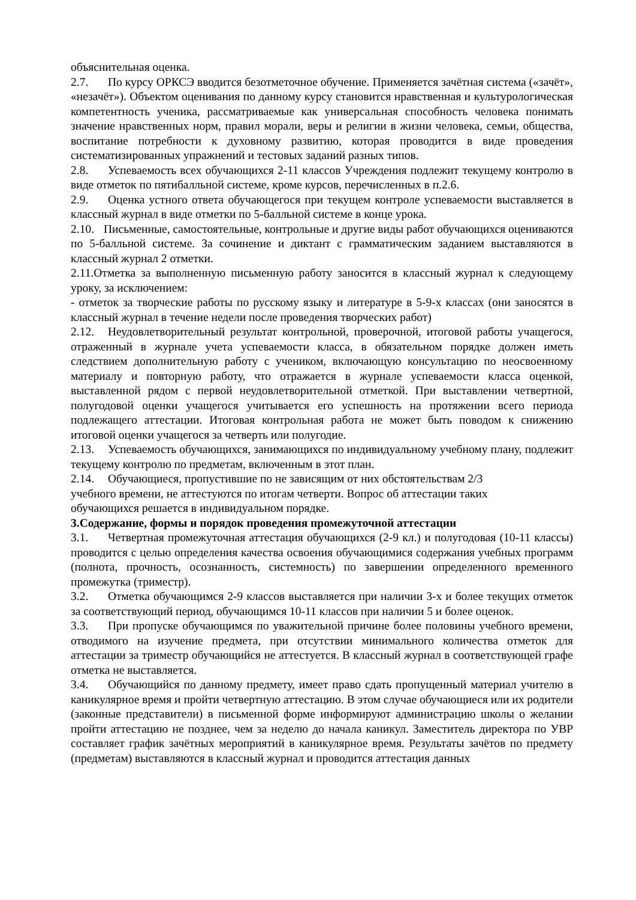объяснительная оценка.
2.7. По курсу ОРКСЭ вводится безотметочное обучение. Применяется зачётная система («зачёт», «незачёт»). Объектом оценивания по данному курсу становится нравственная и культурологическая компетентность ученика, рассматриваемые как универсальная способность человека понимать значение нравственных норм, правил морали, веры и религии в жизни человека, семьи, общества, воспитание потребности к духовному развитию, которая проводится в виде проведения систематизированных упражнений и тестовых заданий разных типов.
2.8. Успеваемость всех обучающихся 2-11 классов Учреждения подлежит текущему контролю в виде отметок по пятибалльной системе, кроме курсов, перечисленных в п.2.6.
2.9. Оценка устного ответа обучающегося при текущем контроле успеваемости выставляется в классный журнал в виде отметки по 5-балльной системе в конце урока.
2.10. Письменные, самостоятельные, контрольные и другие виды работ обучающихся оцениваются по 5-балльной системе. За сочинение и диктант с грамматическим заданием выставляются в классный журнал 2 отметки.
2.11.Отметка за выполненную письменную работу заносится в классный журнал к следующему уроку, за исключением:
- отметок за творческие работы по русскому языку и литературе в 5-9-х классах (они заносятся в классный журнал в течение недели после проведения творческих работ)
2.12. Неудовлетворительный результат контрольной, проверочной, итоговой работы учащегося, отраженный в журнале учета успеваемости класса, в обязательном порядке должен иметь следствием дополнительную работу с учеником, включающую консультацию по неосвоенному материалу и повторную работу, что отражается в журнале успеваемости класса оценкой, выставленной рядом с первой неудовлетворительной отметкой. При выставлении четвертной, полугодовой оценки учащегося учитывается его успешность на протяжении всего периода подлежащего аттестации. Итоговая контрольная работа не может быть поводом к снижению итоговой оценки учащегося за четверть или полугодие.
2.13. Успеваемость обучающихся, занимающихся по индивидуальному учебному плану, подлежит текущему контролю по предметам, включенным в этот план.
2.14. Обучающиеся, пропустившие по не зависящим от них обстоятельствам 2/3
учебного времени, не аттестуются по итогам четверти. Вопрос об аттестации таких
обучающихся решается в индивидуальном порядке.
3.Содержание, формы и порядок проведения промежуточной аттестации
3.1. Четвертная промежуточная аттестация обучающихся (2-9 кл.) и полугодовая (10-11 классы) проводится с целью определения качества освоения обучающимися содержания учебных программ (полнота, прочность, осознанность, системность) по завершении определенного временного промежутка (триместр).
3.2. Отметка обучающимся 2-9 классов выставляется при наличии 3-х и более текущих отметок за соответствующий период, обучающимся 10-11 классов при наличии 5 и более оценок.
3.3. При пропуске обучающимся по уважительной причине более половины учебного времени, отводимого на изучение предмета, при отсутствии минимального количества отметок для аттестации за триместр обучающийся не аттестуется. В классный журнал в соответствующей графе отметка не выставляется.
3.4. Обучающийся по данному предмету, имеет право сдать пропущенный материал учителю в каникулярное время и пройти четвертную аттестацию. В этом случае обучающиеся или их родители (законные представители) в письменной форме информируют администрацию школы о желании пройти аттестацию не позднее, чем за неделю до начала каникул. Заместитель директора по УВР составляет график зачётных мероприятий в каникулярное время. Результаты зачётов по предмету (предметам) выставляются в классный журнал и проводится аттестация данных